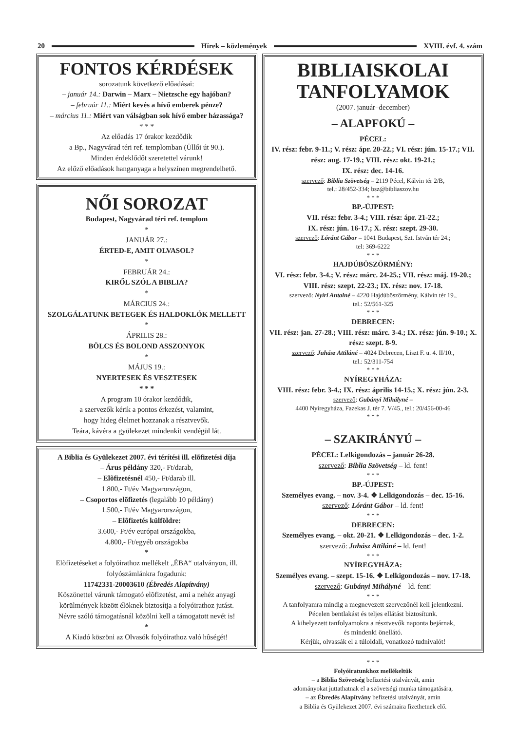20 Hírek – közlemények XVIII. évf. 4. szám
FONTOS KÉRDÉSEK
sorozatunk következő előadásai:
– január 14.: Darwin – Marx – Nietzsche egy hajóban?
– február 11.: Miért kevés a hívő emberek pénze?
– március 11.: Miért van válságban sok hívő ember házassága?
* * *
Az előadás 17 órakor kezdődik
a Bp., Nagyvárad téri ref. templomban (Üllői út 90.).
Minden érdeklődőt szeretettel várunk!
Az előző előadások hanganyaga a helyszínen megrendelhető.
NŐI SOROZAT
Budapest, Nagyvárad téri ref. templom
*
JANUÁR 27.:
ÉRTED-E, AMIT OLVASOL?
*
FEBRUÁR 24.:
KIRŐL SZÓL A BIBLIA?
*
MÁRCIUS 24.:
SZOLGÁLATUNK BETEGEK ÉS HALDOKLÓK MELLETT
*
ÁPRILIS 28.:
BÖLCS ÉS BOLOND ASSZONYOK
*
MÁJUS 19.:
NYERTESEK ÉS VESZTESEK
* * *
A program 10 órakor kezdődik,
a szervezők kérik a pontos érkezést, valamint,
hogy hideg élelmet hozzanak a résztvevők.
Teára, kávéra a gyülekezet mindenkit vendégül lát.
A Biblia és Gyülekezet 2007. évi térítési ill. elõfizetési díja
– Árus példány 320,- Ft/darab,
– Elõfizetésnél 450,- Ft/darab ill.
1.800,- Ft/év Magyarországon,
– Csoportos elõfizetés (legalább 10 példány)
1.500,- Ft/év Magyarországon,
– Elõfizetés külföldre:
3.600,- Ft/év európai országokba,
4.800,- Ft/egyéb országokba
*
Elõfizetéseket a folyóirathoz mellékelt „ÉBA“ utalványon, ill. folyószámlánkra fogadunk:
11742331-20003610 (Ébredés Alapítvány)
Köszönettel várunk támogató elõfizetést, ami a nehéz anyagi körülmények között élõknek biztosítja a folyóirathoz jutást.
Névre szóló támogatásnál közölni kell a támogatott nevét is!
*
A Kiadó köszöni az Olvasók folyóirathoz való hûségét!
BIBLIAISKOLAI
TANFOLYAMOK
(2007. január–december)
– ALAPFOKÚ –
PÉCEL:
IV. rész: febr. 9-11.; V. rész: ápr. 20-22.; VI. rész: jún. 15-17.; VII. rész: aug. 17-19.; VIII. rész: okt. 19-21.;
IX. rész: dec. 14-16.
szervező: Biblia Szövetség – 2119 Pécel, Kálvin tér 2/B,
tel.: 28/452-334; bsz@bibliaszov.hu
* * *
BP.-ÚJPEST:
VII. rész: febr. 3-4.; VIII. rész: ápr. 21-22.;
IX. rész: jún. 16-17.; X. rész: szept. 29-30.
szervező: Lóránt Gábor – 1041 Budapest, Szt. István tér 24.;
tel: 369-6222
* * *
HAJDÚBÖSZÖRMÉNY:
VI. rész: febr. 3-4.; V. rész: márc. 24-25.; VII. rész: máj. 19-20.; VIII. rész: szept. 22-23.; IX. rész: nov. 17-18.
szervező: Nyíri Antalné – 4220 Hajdúböszörmény, Kálvin tér 19.,
tel.: 52/561-325
* * *
DEBRECEN:
VII. rész: jan. 27-28.; VIII. rész: márc. 3-4.; IX. rész: jún. 9-10.; X. rész: szept. 8-9.
szervező: Juhász Attiláné – 4024 Debrecen, Liszt F. u. 4. II/10.,
tel.: 52/311-754
* * *
NYÍREGYHÁZA:
VIII. rész: febr. 3-4.; IX. rész: április 14-15.; X. rész: jún. 2-3.
szervező: Gubányi Mihályné –
4400 Nyíregyháza, Fazekas J. tér 7. V/45., tel.: 20/456-00-46
* * *
– SZAKIRÁNYÚ –
PÉCEL: Lelkigondozás – január 26-28.
szervező: Biblia Szövetség – ld. fent!
* * *
BP.-ÚJPEST:
Személyes evang. – nov. 3-4. ❖ Lelkigondozás – dec. 15-16.
szervező: Lóránt Gábor – ld. fent!
* * *
DEBRECEN:
Személyes evang. – okt. 20-21. ❖ Lelkigondozás – dec. 1-2.
szervező: Juhász Attiláné – ld. fent!
* * *
NYÍREGYHÁZA:
Személyes evang. – szept. 15-16. ❖ Lelkigondozás – nov. 17-18.
szervező: Gubányi Mihályné – ld. fent!
* * *
A tanfolyamra mindig a megnevezett szervezőnél kell jelentkezni.
Pécelen bentlakást és teljes ellátást biztosítunk.
A kihelyezett tanfolyamokra a résztvevők naponta bejárnak,
és mindenki önellátó.
Kérjük, olvassák el a túloldali, vonatkozó tudnivalót!
* * *
Folyóiratunkhoz mellékeltük
– a Biblia Szövetség befizetési utalványát, amin
adományokat juttathatnak el a szövetségi munka támogatására,
– az Ébredés Alapítvány befizetési utalványát, amin
a Biblia és Gyülekezet 2007. évi számaira fizethetnek elő.